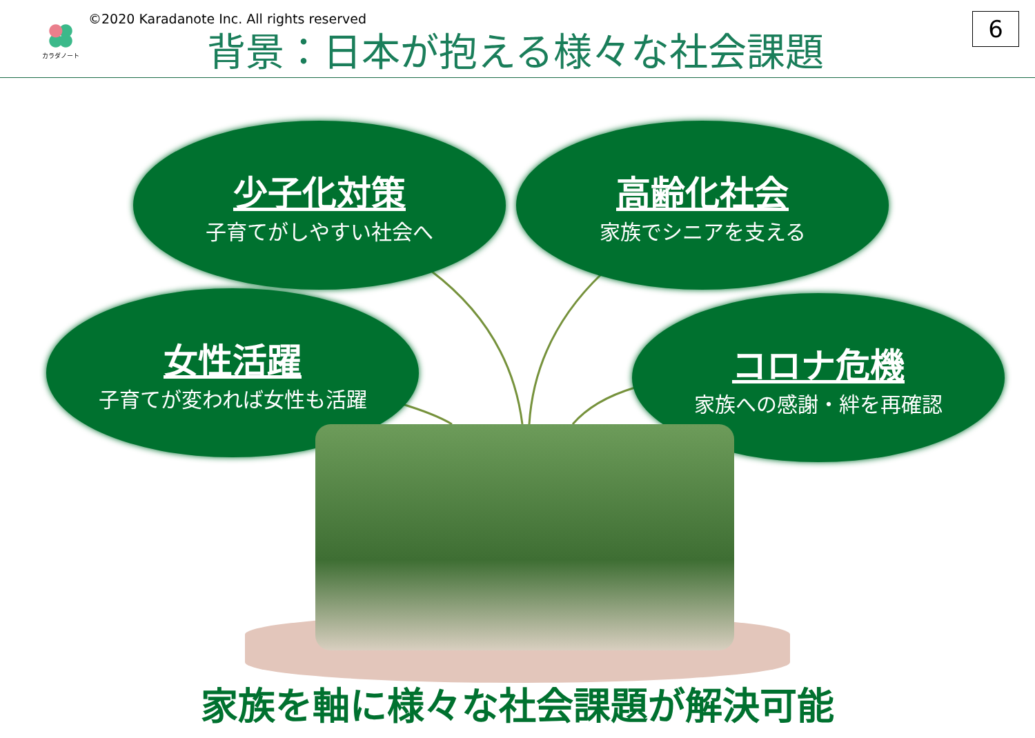カラダノート
©2020 Karadanote Inc. All rights reserved
背景：日本が抱える様々な社会課題 6
少子化対策
子育てがしやすい社会へ
高齢化社会
家族でシニアを支える
女性活躍
子育てが変われば女性も活躍
コロナ危機
家族への感謝・絆を再確認
家族を軸に様々な社会課題が解決可能